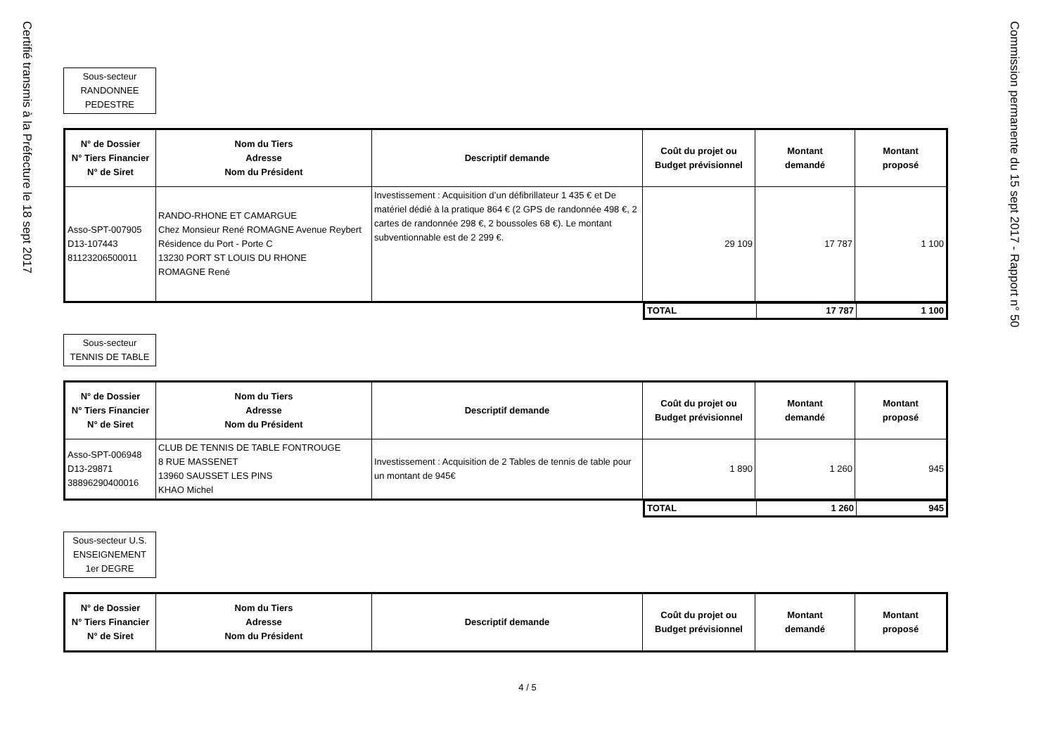Certifié transmis à la Préfecture le 18 sept 2017
Commission permanente du 15 sept 2017 - Rapport n° 50
Sous-secteur
RANDONNEE
PEDESTRE
| N° de Dossier N° Tiers Financier N° de Siret | Nom du Tiers Adresse Nom du Président | Descriptif demande | Coût du projet ou Budget prévisionnel | Montant demandé | Montant proposé |
| --- | --- | --- | --- | --- | --- |
| Asso-SPT-007905 D13-107443 81123206500011 | RANDO-RHONE ET CAMARGUE Chez Monsieur René ROMAGNE Avenue Reybert Résidence du Port - Porte C 13230 PORT ST LOUIS DU RHONE ROMAGNE René | Investissement : Acquisition d’un défibrillateur 1 435 € et De matériel dédié à la pratique 864 € (2 GPS de randonnée 498 €, 2 cartes de randonnée 298 €, 2 boussoles 68 €). Le montant subventionnable est de 2 299 €. | 29 109 | 17 787 | 1 100 |
| TOTAL | 17 787 | 1 100 |
Sous-secteur
TENNIS DE TABLE
| N° de Dossier N° Tiers Financier N° de Siret | Nom du Tiers Adresse Nom du Président | Descriptif demande | Coût du projet ou Budget prévisionnel | Montant demandé | Montant proposé |
| --- | --- | --- | --- | --- | --- |
| Asso-SPT-006948 D13-29871 38896290400016 | CLUB DE TENNIS DE TABLE FONTROUGE 8 RUE MASSENET 13960 SAUSSET LES PINS KHAO Michel | Investissement : Acquisition de 2 Tables de tennis de table pour un montant de 945€ | 1 890 | 1 260 | 945 |
| TOTAL | 1 260 | 945 |
Sous-secteur U.S.
ENSEIGNEMENT
1er DEGRE
| N° de Dossier N° Tiers Financier N° de Siret | Nom du Tiers Adresse Nom du Président | Descriptif demande | Coût du projet ou Budget prévisionnel | Montant demandé | Montant proposé |
| --- | --- | --- | --- | --- | --- |
4 / 5